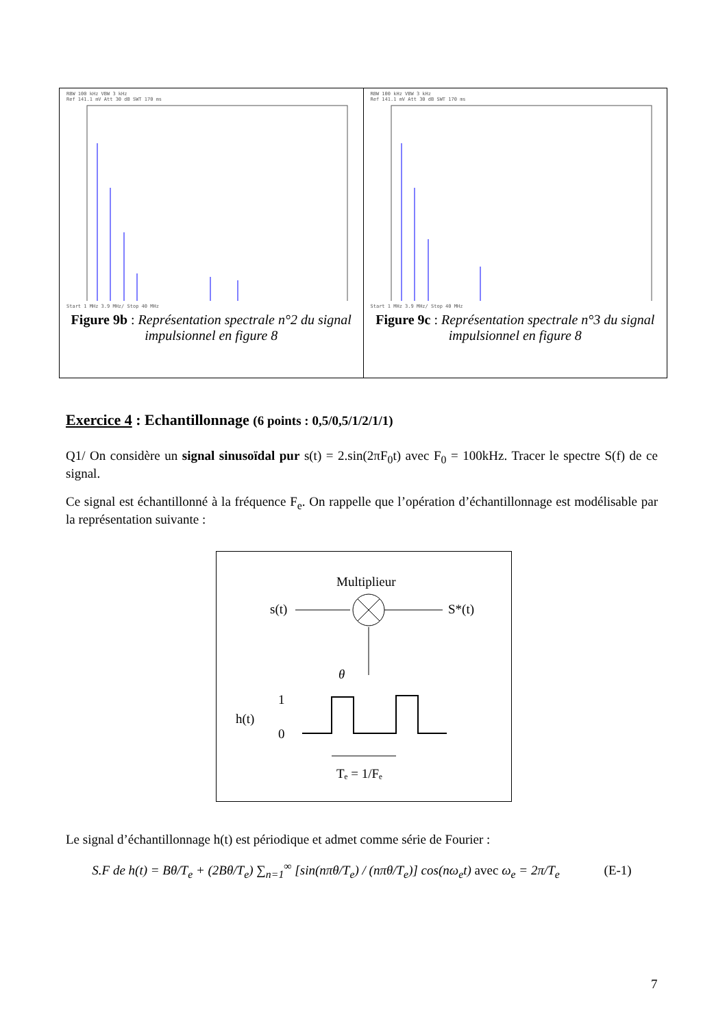RBW 100 kHz VBW 3 kHz
Ref 141.1 mV Att 30 dB SWT 170 ms
Start 1 MHz 3.9 MHz/ Stop 40 MHz
Figure 9b : Représentation spectrale n°2 du signal impulsionnel en figure 8
RBW 100 kHz VBW 3 kHz
Ref 141.1 mV Att 30 dB SWT 170 ms
Start 1 MHz 3.9 MHz/ Stop 40 MHz
Figure 9c : Représentation spectrale n°3 du signal impulsionnel en figure 8
Exercice 4 : Echantillonnage (6 points : 0,5/0,5/1/2/1/1)
Q1/ On considère un signal sinusoïdal pur s(t) = 2.sin(2πF<sub>0</sub>t) avec F<sub>0</sub> = 100kHz. Tracer le spectre S(f) de ce signal.
Ce signal est échantillonné à la fréquence F<sub>e</sub>. On rappelle que l’opération d’échantillonnage est modélisable par la représentation suivante :
Multiplieur
s(t)
S*(t)
θ
h(t)
1
0
Tₑ = 1/Fₑ
Le signal d’échantillonnage h(t) est périodique et admet comme série de Fourier :
S.F de h(t) = Bθ/T<sub>e</sub> + (2Bθ/T<sub>e</sub>) ∑<sub>n=1</sub><sup>∞</sup> [sin(nπθ/T<sub>e</sub>) / (nπθ/T<sub>e</sub>)] cos(nω<sub>e</sub>t) avec ω<sub>e</sub> = 2π/T<sub>e</sub> (E-1)
7